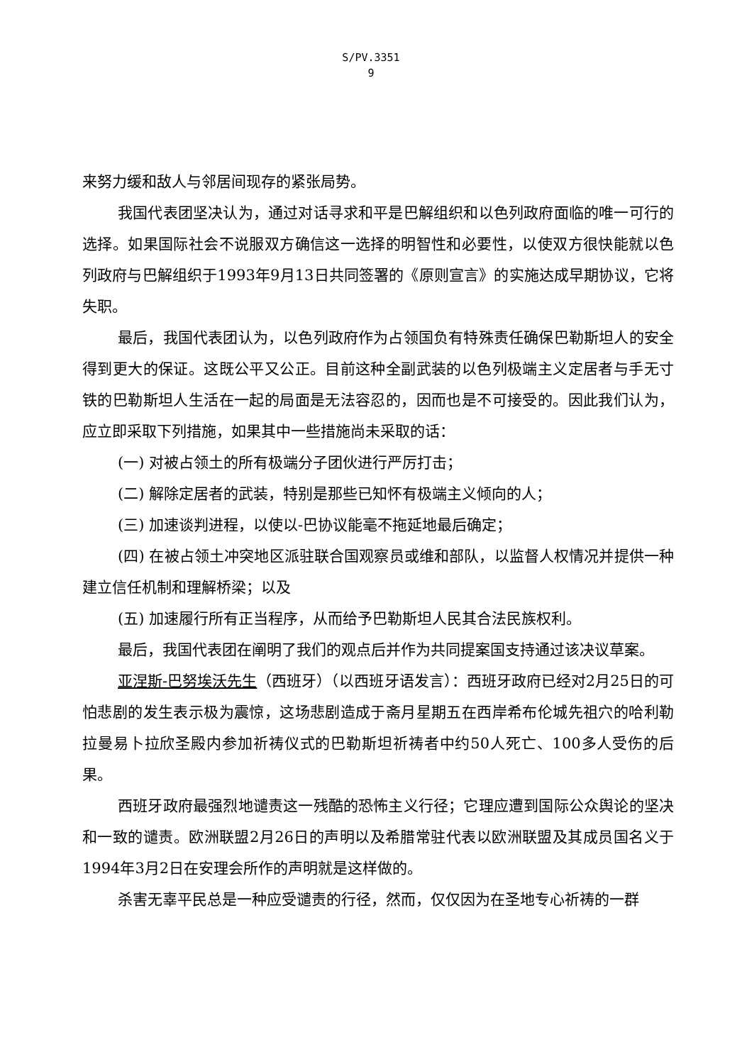S/PV.3351
9
来努力缓和敌人与邻居间现存的紧张局势。
我国代表团坚决认为，通过对话寻求和平是巴解组织和以色列政府面临的唯一可行的选择。如果国际社会不说服双方确信这一选择的明智性和必要性，以使双方很快能就以色列政府与巴解组织于1993年9月13日共同签署的《原则宣言》的实施达成早期协议，它将失职。
最后，我国代表团认为，以色列政府作为占领国负有特殊责任确保巴勒斯坦人的安全得到更大的保证。这既公平又公正。目前这种全副武装的以色列极端主义定居者与手无寸铁的巴勒斯坦人生活在一起的局面是无法容忍的，因而也是不可接受的。因此我们认为，应立即采取下列措施，如果其中一些措施尚未采取的话：
(一) 对被占领土的所有极端分子团伙进行严厉打击；
(二) 解除定居者的武装，特别是那些已知怀有极端主义倾向的人；
(三) 加速谈判进程，以使以-巴协议能毫不拖延地最后确定；
(四) 在被占领土冲突地区派驻联合国观察员或维和部队，以监督人权情况并提供一种建立信任机制和理解桥梁；以及
(五) 加速履行所有正当程序，从而给予巴勒斯坦人民其合法民族权利。
最后，我国代表团在阐明了我们的观点后并作为共同提案国支持通过该决议草案。
亚涅斯-巴努埃沃先生（西班牙）（以西班牙语发言）：西班牙政府已经对2月25日的可怕悲剧的发生表示极为震惊，这场悲剧造成于斋月星期五在西岸希布伦城先祖穴的哈利勒拉曼易卜拉欣圣殿内参加祈祷仪式的巴勒斯坦祈祷者中约50人死亡、100多人受伤的后果。
西班牙政府最强烈地谴责这一残酷的恐怖主义行径；它理应遭到国际公众舆论的坚决和一致的谴责。欧洲联盟2月26日的声明以及希腊常驻代表以欧洲联盟及其成员国名义于1994年3月2日在安理会所作的声明就是这样做的。
杀害无辜平民总是一种应受谴责的行径，然而，仅仅因为在圣地专心祈祷的一群